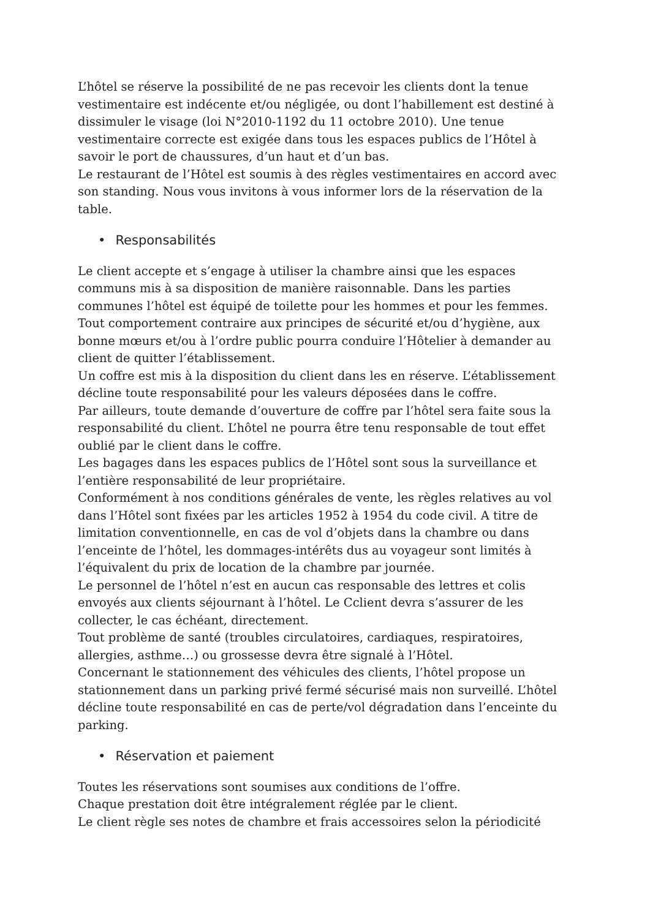L’hôtel se réserve la possibilité de ne pas recevoir les clients dont la tenue vestimentaire est indécente et/ou négligée, ou dont l’habillement est destiné à dissimuler le visage (loi N°2010-1192 du 11 octobre 2010). Une tenue vestimentaire correcte est exigée dans tous les espaces publics de l’Hôtel à savoir le port de chaussures, d’un haut et d’un bas.
Le restaurant de l’Hôtel est soumis à des règles vestimentaires en accord avec son standing. Nous vous invitons à vous informer lors de la réservation de la table.
• Responsabilités
Le client accepte et s’engage à utiliser la chambre ainsi que les espaces communs mis à sa disposition de manière raisonnable. Dans les parties communes l’hôtel est équipé de toilette pour les hommes et pour les femmes. Tout comportement contraire aux principes de sécurité et/ou d’hygiène, aux bonne mœurs et/ou à l’ordre public pourra conduire l’Hôtelier à demander au client de quitter l’établissement.
Un coffre est mis à la disposition du client dans les en réserve. L’établissement décline toute responsabilité pour les valeurs déposées dans le coffre.
Par ailleurs, toute demande d’ouverture de coffre par l’hôtel sera faite sous la responsabilité du client. L’hôtel ne pourra être tenu responsable de tout effet oublié par le client dans le coffre.
Les bagages dans les espaces publics de l’Hôtel sont sous la surveillance et l’entière responsabilité de leur propriétaire.
Conformément à nos conditions générales de vente, les règles relatives au vol dans l’Hôtel sont fixées par les articles 1952 à 1954 du code civil. A titre de limitation conventionnelle, en cas de vol d’objets dans la chambre ou dans l’enceinte de l’hôtel, les dommages-intérêts dus au voyageur sont limités à l’équivalent du prix de location de la chambre par journée.
Le personnel de l’hôtel n’est en aucun cas responsable des lettres et colis envoyés aux clients séjournant à l’hôtel. Le Cclient devra s’assurer de les collecter, le cas échéant, directement.
Tout problème de santé (troubles circulatoires, cardiaques, respiratoires, allergies, asthme…) ou grossesse devra être signalé à l’Hôtel.
Concernant le stationnement des véhicules des clients, l’hôtel propose un stationnement dans un parking privé fermé sécurisé mais non surveillé. L’hôtel décline toute responsabilité en cas de perte/vol dégradation dans l’enceinte du parking.
• Réservation et paiement
Toutes les réservations sont soumises aux conditions de l’offre.
Chaque prestation doit être intégralement réglée par le client.
Le client règle ses notes de chambre et frais accessoires selon la périodicité